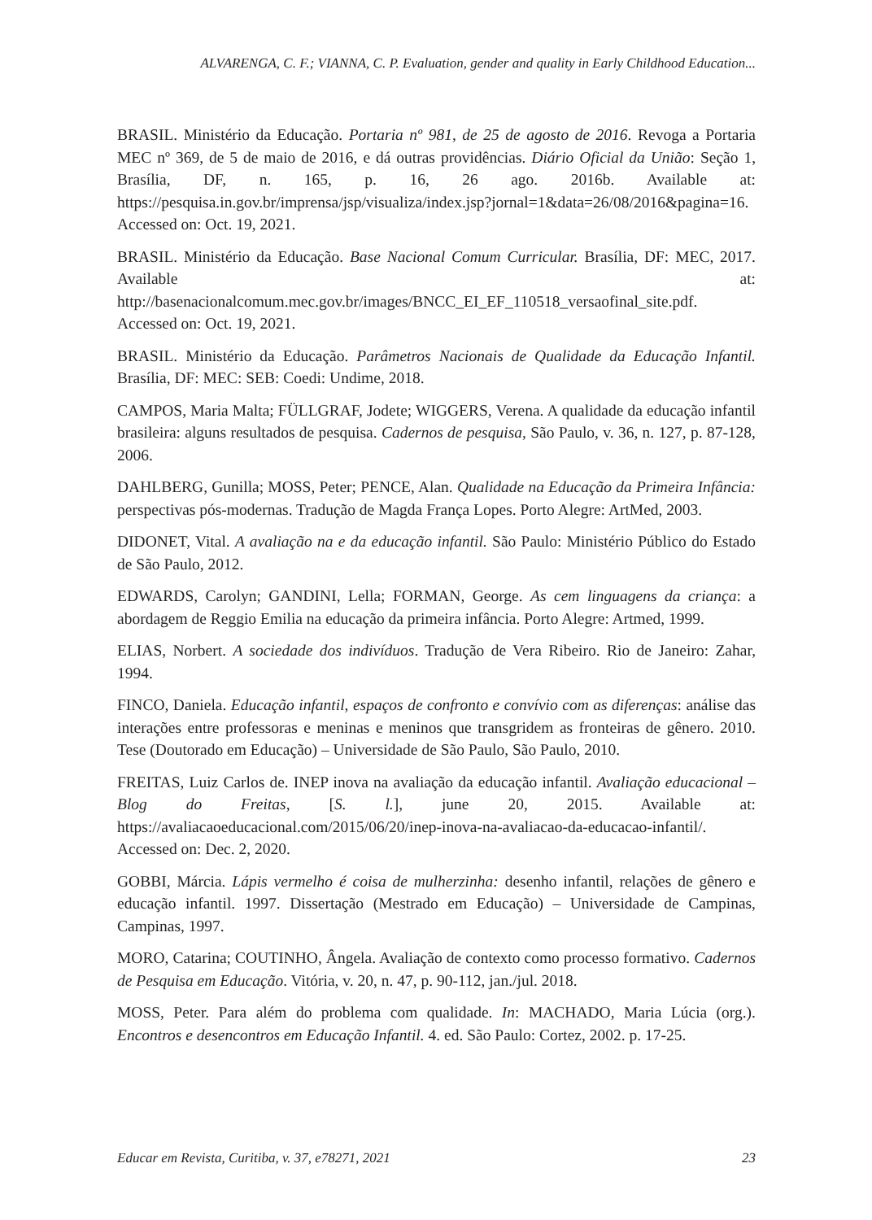ALVARENGA, C. F.; VIANNA, C. P. Evaluation, gender and quality in Early Childhood Education...
BRASIL. Ministério da Educação. Portaria nº 981, de 25 de agosto de 2016. Revoga a Portaria MEC nº 369, de 5 de maio de 2016, e dá outras providências. Diário Oficial da União: Seção 1, Brasília, DF, n. 165, p. 16, 26 ago. 2016b. Available at: https://pesquisa.in.gov.br/imprensa/jsp/visualiza/index.jsp?jornal=1&data=26/08/2016&pagina=16. Accessed on: Oct. 19, 2021.
BRASIL. Ministério da Educação. Base Nacional Comum Curricular. Brasília, DF: MEC, 2017. Available at: http://basenacionalcomum.mec.gov.br/images/BNCC_EI_EF_110518_versaofinal_site.pdf. Accessed on: Oct. 19, 2021.
BRASIL. Ministério da Educação. Parâmetros Nacionais de Qualidade da Educação Infantil. Brasília, DF: MEC: SEB: Coedi: Undime, 2018.
CAMPOS, Maria Malta; FÜLLGRAF, Jodete; WIGGERS, Verena. A qualidade da educação infantil brasileira: alguns resultados de pesquisa. Cadernos de pesquisa, São Paulo, v. 36, n. 127, p. 87-128, 2006.
DAHLBERG, Gunilla; MOSS, Peter; PENCE, Alan. Qualidade na Educação da Primeira Infância: perspectivas pós-modernas. Tradução de Magda França Lopes. Porto Alegre: ArtMed, 2003.
DIDONET, Vital. A avaliação na e da educação infantil. São Paulo: Ministério Público do Estado de São Paulo, 2012.
EDWARDS, Carolyn; GANDINI, Lella; FORMAN, George. As cem linguagens da criança: a abordagem de Reggio Emilia na educação da primeira infância. Porto Alegre: Artmed, 1999.
ELIAS, Norbert. A sociedade dos indivíduos. Tradução de Vera Ribeiro. Rio de Janeiro: Zahar, 1994.
FINCO, Daniela. Educação infantil, espaços de confronto e convívio com as diferenças: análise das interações entre professoras e meninas e meninos que transgridem as fronteiras de gênero. 2010. Tese (Doutorado em Educação) – Universidade de São Paulo, São Paulo, 2010.
FREITAS, Luiz Carlos de. INEP inova na avaliação da educação infantil. Avaliação educacional – Blog do Freitas, [S. l.], june 20, 2015. Available at: https://avaliacaoeducacional.com/2015/06/20/inep-inova-na-avaliacao-da-educacao-infantil/. Accessed on: Dec. 2, 2020.
GOBBI, Márcia. Lápis vermelho é coisa de mulherzinha: desenho infantil, relações de gênero e educação infantil. 1997. Dissertação (Mestrado em Educação) – Universidade de Campinas, Campinas, 1997.
MORO, Catarina; COUTINHO, Ângela. Avaliação de contexto como processo formativo. Cadernos de Pesquisa em Educação. Vitória, v. 20, n. 47, p. 90-112, jan./jul. 2018.
MOSS, Peter. Para além do problema com qualidade. In: MACHADO, Maria Lúcia (org.). Encontros e desencontros em Educação Infantil. 4. ed. São Paulo: Cortez, 2002. p. 17-25.
Educar em Revista, Curitiba, v. 37, e78271, 2021 23